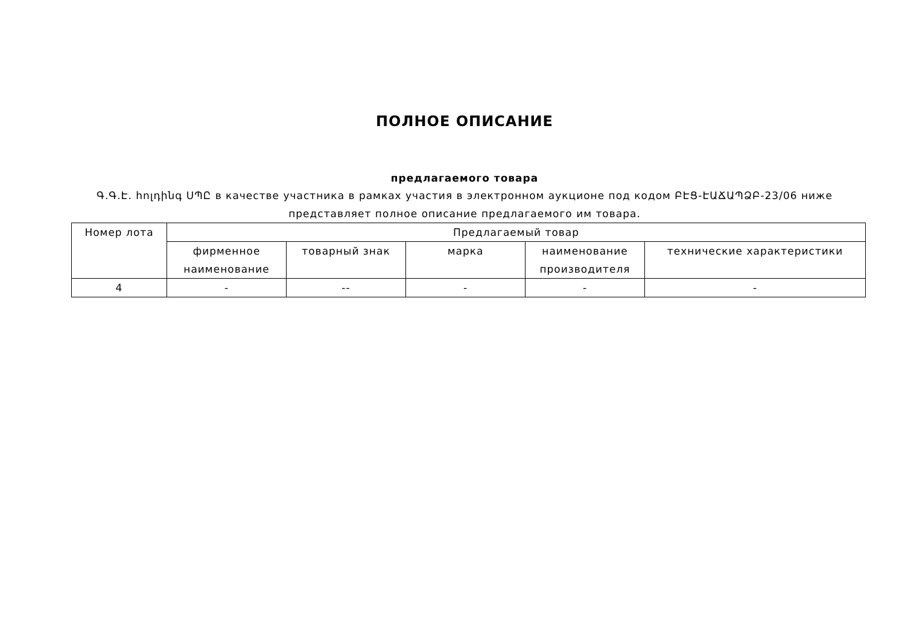ПОЛНОЕ ОПИСАНИЕ
предлагаемого товара
Գ.Գ.Է. հոլդինգ ՍՊԸ в качестве участника в рамках участия в электронном аукционе под кодом ԲԷՑ-ԷԱՃԱՊՁԲ-23/06 ниже представляет полное описание предлагаемого им товара.
| Номер лота | Предлагаемый товар | | | | |
| --- | --- | --- | --- | --- | --- |
| | фирменное наименование | товарный знак | марка | наименование производителя | технические характеристики |
| 4 | - | -- | - | - | - |